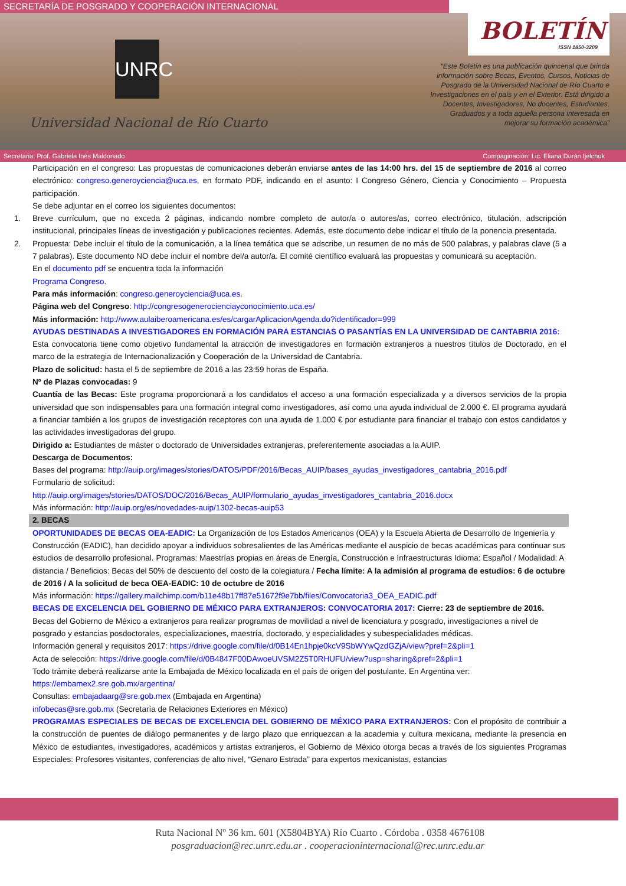SECRETARÍA DE POSGRADO Y COOPERACIÓN INTERNACIONAL
UNRC
Universidad Nacional de Río Cuarto
BOLETÍN
ISSN 1850-3209
“Este Boletín es una publicación quincenal que brinda información sobre Becas, Eventos, Cursos, Noticias de Posgrado de la Universidad Nacional de Río Cuarto e Investigaciones en el país y en el Exterior. Está dirigido a Docentes, Investigadores, No docentes, Estudiantes, Graduados y a toda aquella persona interesada en mejorar su formación académica”
Secretaria: Prof. Gabriela Inés Maldonado Compaginación: Lic. Eliana Durán Ijelchuk
Participación en el congreso: Las propuestas de comunicaciones deberán enviarse antes de las 14:00 hrs. del 15 de septiembre de 2016 al correo electrónico: congreso.generoyciencia@uca.es, en formato PDF, indicando en el asunto: I Congreso Género, Ciencia y Conocimiento – Propuesta participación.
Se debe adjuntar en el correo los siguientes documentos:
1. Breve currículum, que no exceda 2 páginas, indicando nombre completo de autor/a o autores/as, correo electrónico, titulación, adscripción institucional, principales líneas de investigación y publicaciones recientes. Además, este documento debe indicar el título de la ponencia presentada.
2. Propuesta: Debe incluir el título de la comunicación, a la línea temática que se adscribe, un resumen de no más de 500 palabras, y palabras clave (5 a 7 palabras). Este documento NO debe incluir el nombre del/a autor/a. El comité científico evaluará las propuestas y comunicará su aceptación.
En el documento pdf se encuentra toda la información
Programa Congreso.
Para más información: congreso.generoyciencia@uca.es.
Página web del Congreso: http://congresogenerocienciayconocimiento.uca.es/
Más información: http://www.aulaiberoamericana.es/es/cargarAplicacionAgenda.do?identificador=999
AYUDAS DESTINADAS A INVESTIGADORES EN FORMACIÓN PARA ESTANCIAS O PASANTÍAS EN LA UNIVERSIDAD DE CANTABRIA 2016:
Esta convocatoria tiene como objetivo fundamental la atracción de investigadores en formación extranjeros a nuestros títulos de Doctorado, en el marco de la estrategia de Internacionalización y Cooperación de la Universidad de Cantabria.
Plazo de solicitud: hasta el 5 de septiembre de 2016 a las 23:59 horas de España.
Nº de Plazas convocadas: 9
Cuantía de las Becas: Este programa proporcionará a los candidatos el acceso a una formación especializada y a diversos servicios de la propia universidad que son indispensables para una formación integral como investigadores, así como una ayuda individual de 2.000 €. El programa ayudará a financiar también a los grupos de investigación receptores con una ayuda de 1.000 € por estudiante para financiar el trabajo con estos candidatos y las actividades investigadoras del grupo.
Dirigido a: Estudiantes de máster o doctorado de Universidades extranjeras, preferentemente asociadas a la AUIP.
Descarga de Documentos:
Bases del programa: http://auip.org/images/stories/DATOS/PDF/2016/Becas_AUIP/bases_ayudas_investigadores_cantabria_2016.pdf
Formulario de solicitud:
http://auip.org/images/stories/DATOS/DOC/2016/Becas_AUIP/formulario_ayudas_investigadores_cantabria_2016.docx
Más información: http://auip.org/es/novedades-auip/1302-becas-auip53
2. BECAS
OPORTUNIDADES DE BECAS OEA-EADIC: La Organización de los Estados Americanos (OEA) y la Escuela Abierta de Desarrollo de Ingeniería y Construcción (EADIC), han decidido apoyar a individuos sobresalientes de las Américas mediante el auspicio de becas académicas para continuar sus estudios de desarrollo profesional. Programas: Maestrías propias en áreas de Energía, Construcción e Infraestructuras Idioma: Español / Modalidad: A distancia / Beneficios: Becas del 50% de descuento del costo de la colegiatura / Fecha límite: A la admisión al programa de estudios: 6 de octubre de 2016 / A la solicitud de beca OEA-EADIC: 10 de octubre de 2016
Más información: https://gallery.mailchimp.com/b11e48b17ff87e51672f9e7bb/files/Convocatoria3_OEA_EADIC.pdf
BECAS DE EXCELENCIA DEL GOBIERNO DE MÉXICO PARA EXTRANJEROS: CONVOCATORIA 2017: Cierre: 23 de septiembre de 2016. Becas del Gobierno de México a extranjeros para realizar programas de movilidad a nivel de licenciatura y posgrado, investigaciones a nivel de posgrado y estancias posdoctorales, especializaciones, maestría, doctorado, y especialidades y subespecialidades médicas.
Información general y requisitos 2017: https://drive.google.com/file/d/0B14En1hpje0kcV9SbWYwQzdGZjA/view?pref=2&pli=1
Acta de selección: https://drive.google.com/file/d/0B4847F00DAwoeUVSM2Z5T0RHUFU/view?usp=sharing&pref=2&pli=1
Todo trámite deberá realizarse ante la Embajada de México localizada en el país de origen del postulante. En Argentina ver:
https://embamex2.sre.gob.mx/argentina/
Consultas: embajadaarg@sre.gob.mex (Embajada en Argentina)
infobecas@sre.gob.mx (Secretaría de Relaciones Exteriores en México)
PROGRAMAS ESPECIALES DE BECAS DE EXCELENCIA DEL GOBIERNO DE MÉXICO PARA EXTRANJEROS: Con el propósito de contribuir a la construcción de puentes de diálogo permanentes y de largo plazo que enriquezcan a la academia y cultura mexicana, mediante la presencia en México de estudiantes, investigadores, académicos y artistas extranjeros, el Gobierno de México otorga becas a través de los siguientes Programas Especiales: Profesores visitantes, conferencias de alto nivel, “Genaro Estrada” para expertos mexicanistas, estancias
Ruta Nacional Nº 36 km. 601 (X5804BYA) Río Cuarto . Córdoba . 0358 4676108
posgraduacion@rec.unrc.edu.ar . cooperacioninternacional@rec.unrc.edu.ar